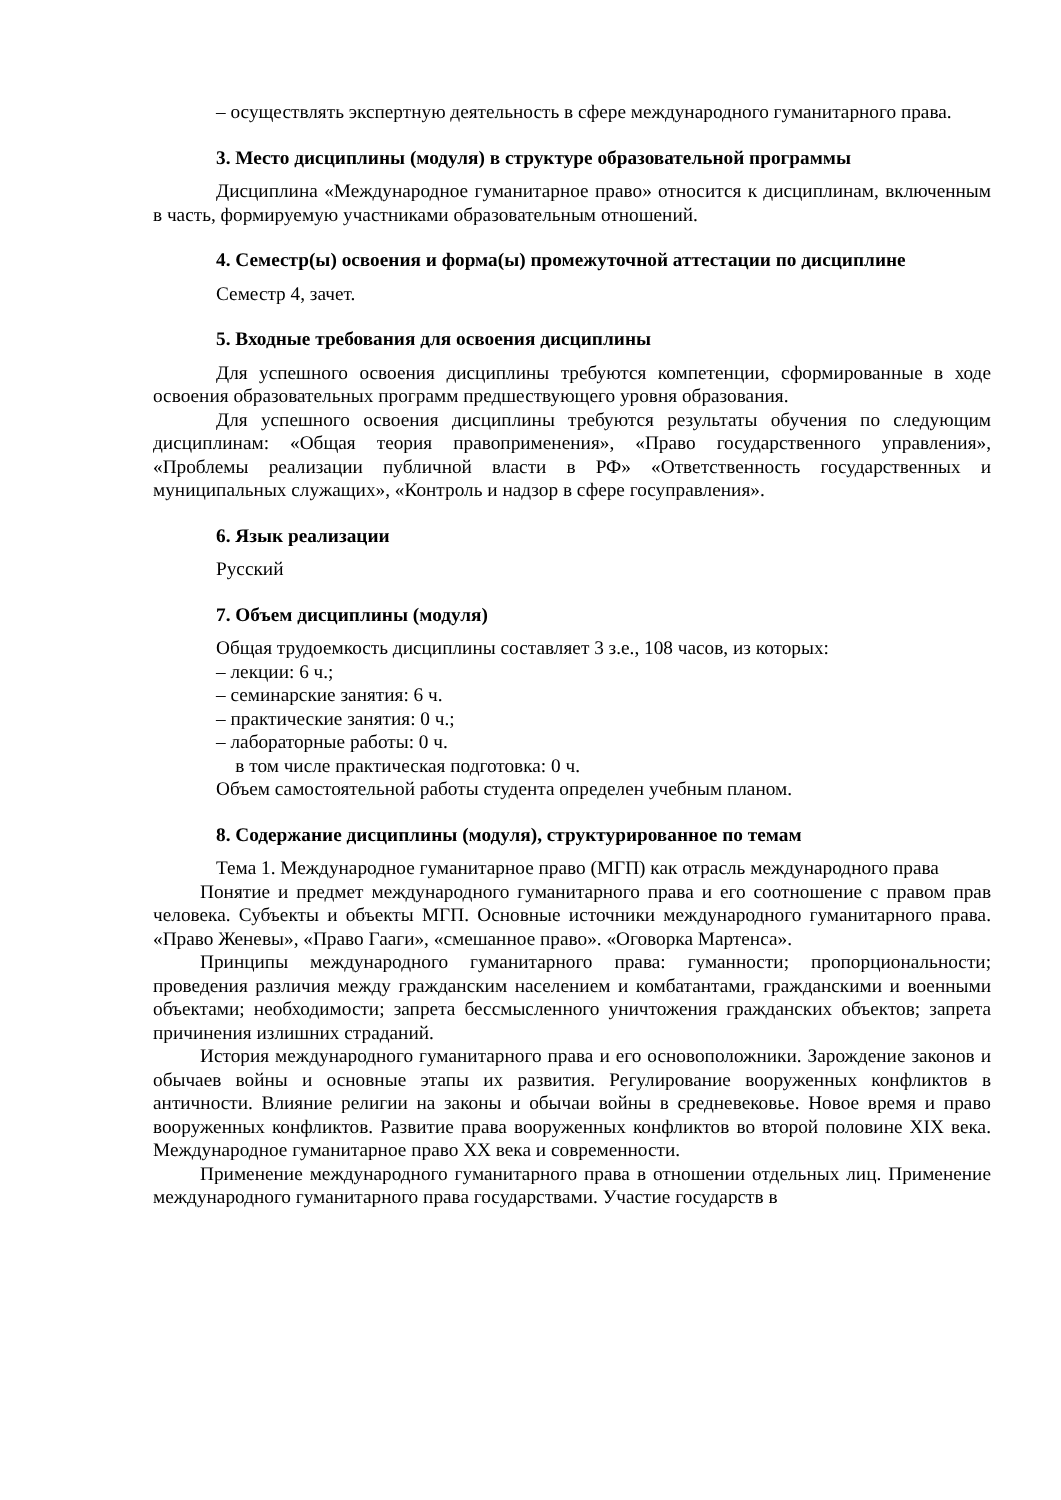– осуществлять экспертную деятельность в сфере международного гуманитарного права.
3. Место дисциплины (модуля) в структуре образовательной программы
Дисциплина «Международное гуманитарное право» относится к дисциплинам, включенным в часть, формируемую участниками образовательным отношений.
4. Семестр(ы) освоения и форма(ы) промежуточной аттестации по дисциплине
Семестр 4, зачет.
5. Входные требования для освоения дисциплины
Для успешного освоения дисциплины требуются компетенции, сформированные в ходе освоения образовательных программ предшествующего уровня образования.
Для успешного освоения дисциплины требуются результаты обучения по следующим дисциплинам: «Общая теория правоприменения», «Право государственного управления», «Проблемы реализации публичной власти в РФ» «Ответственность государственных и муниципальных служащих», «Контроль и надзор в сфере госуправления».
6. Язык реализации
Русский
7. Объем дисциплины (модуля)
Общая трудоемкость дисциплины составляет 3 з.е., 108 часов, из которых:
– лекции: 6 ч.;
– семинарские занятия: 6 ч.
– практические занятия: 0 ч.;
– лабораторные работы: 0 ч.
в том числе практическая подготовка: 0 ч.
Объем самостоятельной работы студента определен учебным планом.
8. Содержание дисциплины (модуля), структурированное по темам
Тема 1. Международное гуманитарное право (МГП) как отрасль международного права
Понятие и предмет международного гуманитарного права и его соотношение с правом прав человека. Субъекты и объекты МГП. Основные источники международного гуманитарного права. «Право Женевы», «Право Гааги», «смешанное право». «Оговорка Мартенса».
Принципы международного гуманитарного права: гуманности; пропорциональности; проведения различия между гражданским населением и комбатантами, гражданскими и военными объектами; необходимости; запрета бессмысленного уничтожения гражданских объектов; запрета причинения излишних страданий.
История международного гуманитарного права и его основоположники. Зарождение законов и обычаев войны и основные этапы их развития. Регулирование вооруженных конфликтов в античности. Влияние религии на законы и обычаи войны в средневековье. Новое время и право вооруженных конфликтов. Развитие права вооруженных конфликтов во второй половине XIX века. Международное гуманитарное право XX века и современности.
Применение международного гуманитарного права в отношении отдельных лиц. Применение международного гуманитарного права государствами. Участие государств в